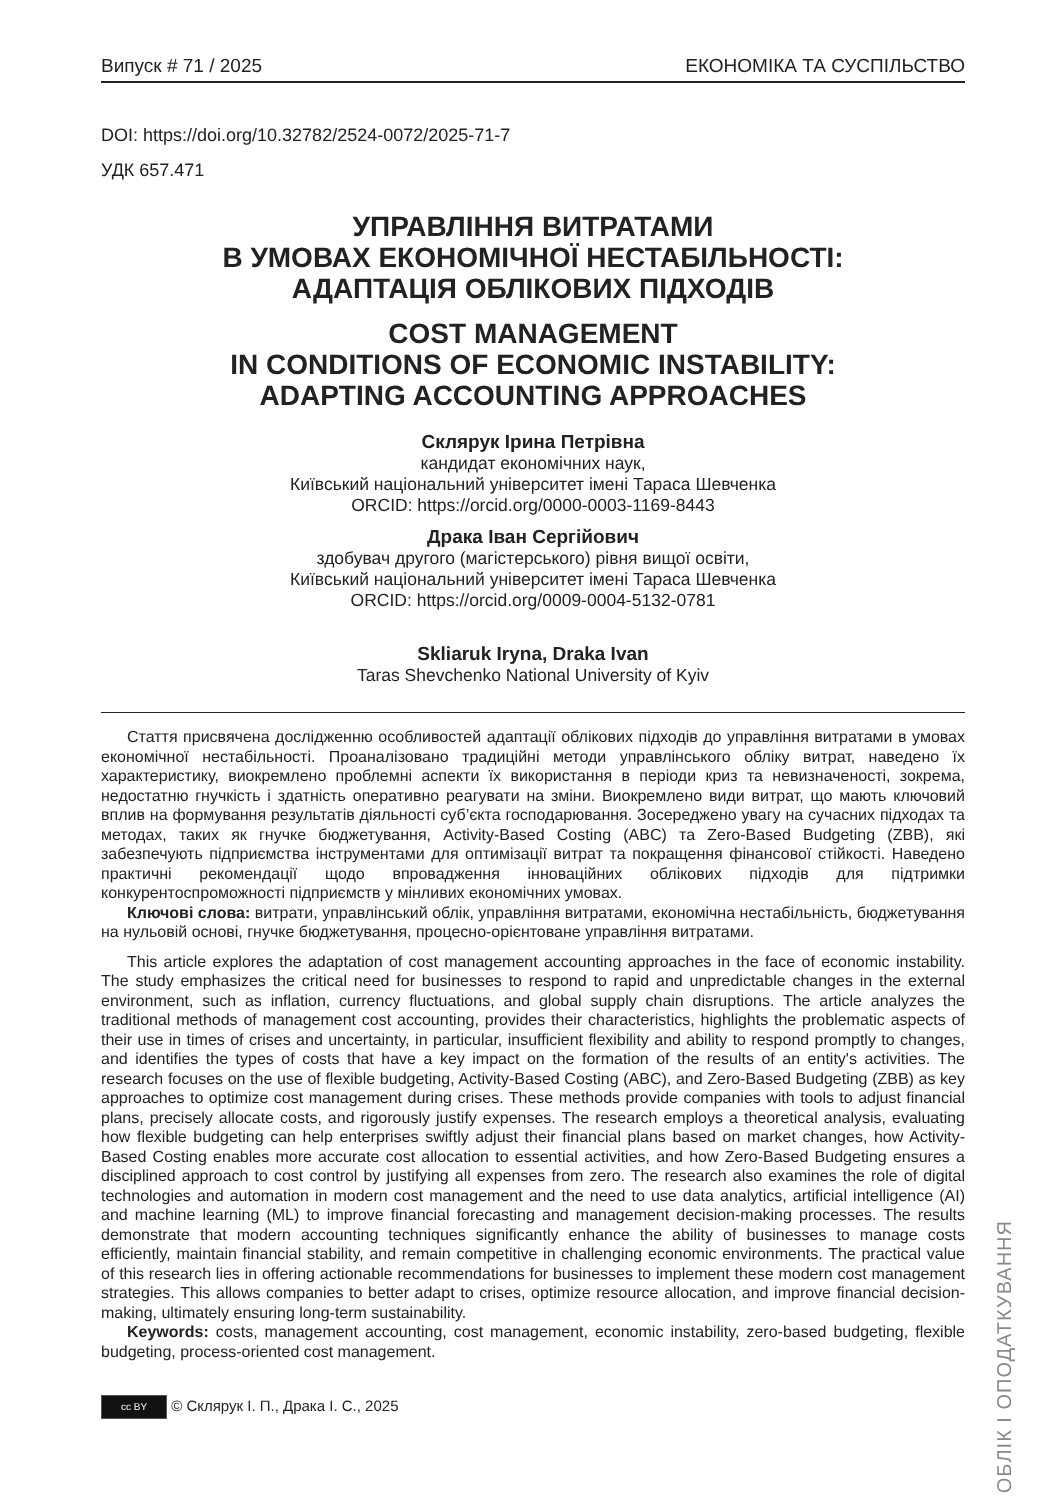Випуск # 71 / 2025 ЕКОНОМІКА ТА СУСПІЛЬСТВО
DOI: https://doi.org/10.32782/2524-0072/2025-71-7
УДК 657.471
УПРАВЛІННЯ ВИТРАТАМИ
В УМОВАХ ЕКОНОМІЧНОЇ НЕСТАБІЛЬНОСТІ:
АДАПТАЦІЯ ОБЛІКОВИХ ПІДХОДІВ
COST MANAGEMENT
IN CONDITIONS OF ECONOMIC INSTABILITY:
ADAPTING ACCOUNTING APPROACHES
Склярук Ірина Петрівна
кандидат економічних наук,
Київський національний університет імені Тараса Шевченка
ORCID: https://orcid.org/0000-0003-1169-8443
Драка Іван Сергійович
здобувач другого (магістерського) рівня вищої освіти,
Київський національний університет імені Тараса Шевченка
ORCID: https://orcid.org/0009-0004-5132-0781
Skliaruk Iryna, Draka Ivan
Taras Shevchenko National University of Kyiv
Стаття присвячена дослідженню особливостей адаптації облікових підходів до управління витратами в умовах економічної нестабільності. Проаналізовано традиційні методи управлінського обліку витрат, наведено їх характеристику, виокремлено проблемні аспекти їх використання в періоди криз та невизначеності, зокрема, недостатню гнучкість і здатність оперативно реагувати на зміни. Виокремлено види витрат, що мають ключовий вплив на формування результатів діяльності суб’єкта господарювання. Зосереджено увагу на сучасних підходах та методах, таких як гнучке бюджетування, Activity-Based Costing (ABC) та Zero-Based Budgeting (ZBB), які забезпечують підприємства інструментами для оптимізації витрат та покращення фінансової стійкості. Наведено практичні рекомендації щодо впровадження інноваційних облікових підходів для підтримки конкурентоспроможності підприємств у мінливих економічних умовах.
Ключові слова: витрати, управлінський облік, управління витратами, економічна нестабільність, бюджетування на нульовій основі, гнучке бюджетування, процесно-орієнтоване управління витратами.
This article explores the adaptation of cost management accounting approaches in the face of economic instability. The study emphasizes the critical need for businesses to respond to rapid and unpredictable changes in the external environment, such as inflation, currency fluctuations, and global supply chain disruptions. The article analyzes the traditional methods of management cost accounting, provides their characteristics, highlights the problematic aspects of their use in times of crises and uncertainty, in particular, insufficient flexibility and ability to respond promptly to changes, and identifies the types of costs that have a key impact on the formation of the results of an entity's activities. The research focuses on the use of flexible budgeting, Activity-Based Costing (ABC), and Zero-Based Budgeting (ZBB) as key approaches to optimize cost management during crises. These methods provide companies with tools to adjust financial plans, precisely allocate costs, and rigorously justify expenses. The research employs a theoretical analysis, evaluating how flexible budgeting can help enterprises swiftly adjust their financial plans based on market changes, how Activity-Based Costing enables more accurate cost allocation to essential activities, and how Zero-Based Budgeting ensures a disciplined approach to cost control by justifying all expenses from zero. The research also examines the role of digital technologies and automation in modern cost management and the need to use data analytics, artificial intelligence (AI) and machine learning (ML) to improve financial forecasting and management decision-making processes. The results demonstrate that modern accounting techniques significantly enhance the ability of businesses to manage costs efficiently, maintain financial stability, and remain competitive in challenging economic environments. The practical value of this research lies in offering actionable recommendations for businesses to implement these modern cost management strategies. This allows companies to better adapt to crises, optimize resource allocation, and improve financial decision-making, ultimately ensuring long-term sustainability.
Keywords: costs, management accounting, cost management, economic instability, zero-based budgeting, flexible budgeting, process-oriented cost management.
cc BY © Склярук І. П., Драка І. С., 2025
ОБЛІК І ОПОДАТКУВАННЯ